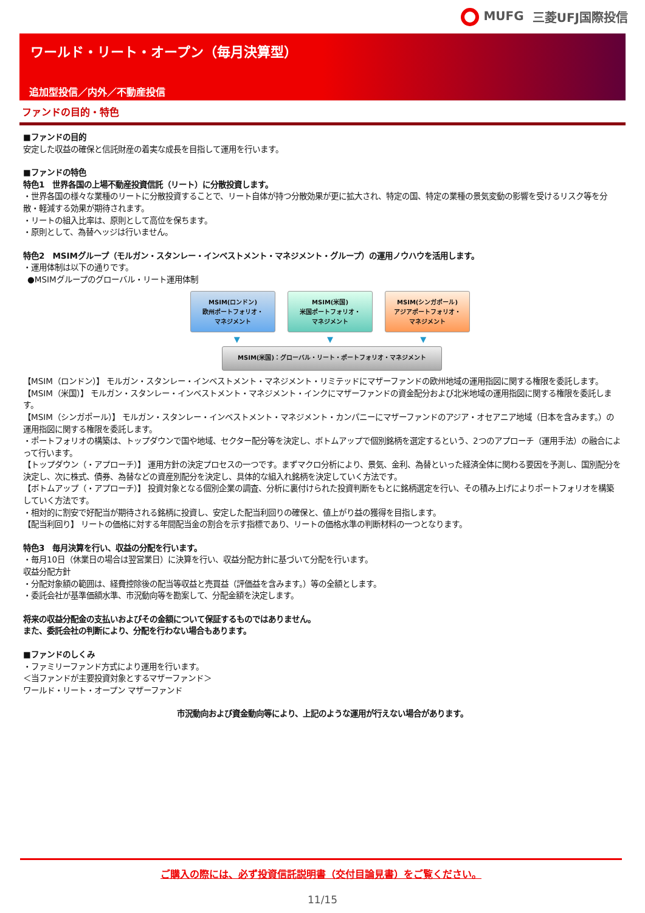MUFG 三菱UFJ国際投信
ワールド・リート・オープン（毎月決算型）
追加型投信／内外／不動産投信
ファンドの目的・特色
■ファンドの目的
安定した収益の確保と信託財産の着実な成長を目指して運用を行います。
■ファンドの特色
特色1　世界各国の上場不動産投資信託（リート）に分散投資します。
・世界各国の様々な業種のリートに分散投資することで、リート自体が持つ分散効果が更に拡大され、特定の国、特定の業種の景気変動の影響を受けるリスク等を分散・軽減する効果が期待されます。
・リートの組入比率は、原則として高位を保ちます。
・原則として、為替ヘッジは行いません。
特色2　MSIMグループ（モルガン・スタンレー・インベストメント・マネジメント・グループ）の運用ノウハウを活用します。
・運用体制は以下の通りです。
●MSIMグループのグローバル・リート運用体制
MSIM(ロンドン)
欧州ポートフォリオ・
マネジメント
MSIM(米国)
米国ポートフォリオ・
マネジメント
MSIM(シンガポール)
アジアポートフォリオ・
マネジメント
▼ ▼ ▼
MSIM(米国)：グローバル・リート・ポートフォリオ・マネジメント
【MSIM（ロンドン）】 モルガン・スタンレー・インベストメント・マネジメント・リミテッドにマザーファンドの欧州地域の運用指図に関する権限を委託します。
【MSIM（米国）】 モルガン・スタンレー・インベストメント・マネジメント・インクにマザーファンドの資金配分および北米地域の運用指図に関する権限を委託します。
【MSIM（シンガポール）】 モルガン・スタンレー・インベストメント・マネジメント・カンパニーにマザーファンドのアジア・オセアニア地域（日本を含みます。）の運用指図に関する権限を委託します。
・ポートフォリオの構築は、トップダウンで国や地域、セクター配分等を決定し、ボトムアップで個別銘柄を選定するという、2つのアプローチ（運用手法）の融合によって行います。
【トップダウン（・アプローチ）】 運用方針の決定プロセスの一つです。まずマクロ分析により、景気、金利、為替といった経済全体に関わる要因を予測し、国別配分を決定し、次に株式、債券、為替などの資産別配分を決定し、具体的な組入れ銘柄を決定していく方法です。
【ボトムアップ（・アプローチ）】 投資対象となる個別企業の調査、分析に裏付けられた投資判断をもとに銘柄選定を行い、その積み上げによりポートフォリオを構築していく方法です。
・相対的に割安で好配当が期待される銘柄に投資し、安定した配当利回りの確保と、値上がり益の獲得を目指します。
【配当利回り】 リートの価格に対する年間配当金の割合を示す指標であり、リートの価格水準の判断材料の一つとなります。
特色3　毎月決算を行い、収益の分配を行います。
・毎月10日（休業日の場合は翌営業日）に決算を行い、収益分配方針に基づいて分配を行います。
収益分配方針
・分配対象額の範囲は、経費控除後の配当等収益と売買益（評価益を含みます。）等の全額とします。
・委託会社が基準価額水準、市況動向等を勘案して、分配金額を決定します。
将来の収益分配金の支払いおよびその金額について保証するものではありません。
また、委託会社の判断により、分配を行わない場合もあります。
■ファンドのしくみ
・ファミリーファンド方式により運用を行います。
＜当ファンドが主要投資対象とするマザーファンド＞
ワールド・リート・オープン マザーファンド
市況動向および資金動向等により、上記のような運用が行えない場合があります。
ご購入の際には、必ず投資信託説明書（交付目論見書）をご覧ください。
11/15